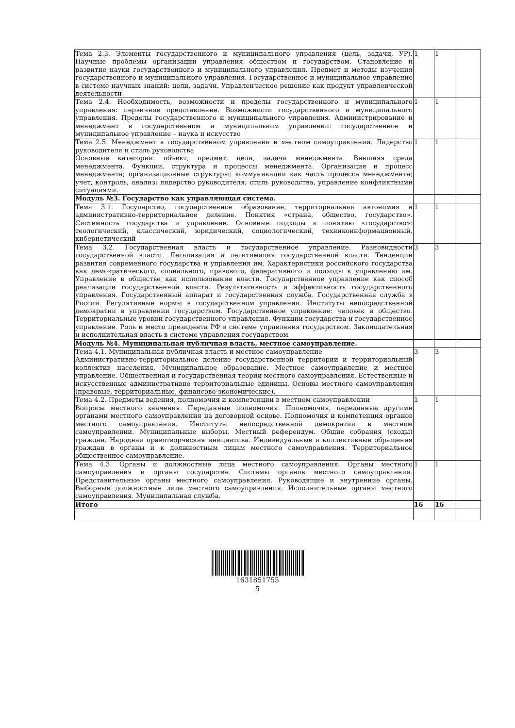| Тема 2.3. Элементы государственного и муниципального управления (цель, задачи, УР). Научные проблемы организации управления обществом и государством. Становление и развитие науки государственного и муниципального управления. Предмет и методы изучения государственного и муниципального управления. Государственное и муниципальное управление в системе научных знаний: цели, задачи. Управленческое решение как продукт управленческой деятельности | 1 | 1 | |
| Тема 2.4. Необходимость, возможности и пределы государственного и муниципального управления: первичное представление. Возможности государственного и муниципального управления. Пределы государственного и муниципального управления. Администрирование и менеджмент в государственном и муниципальном управлении: государственное и муниципальное управление – наука и искусство | 1 | 1 | |
| Тема 2.5. Менеджмент в государственном управлении и местном самоуправлении. Лидерство руководителя и стиль руководства Основные категории: объект, предмет, цели, задачи менеджмента. Внешняя среда менеджмента. Функции, структура и процессы менеджмента. Организация и процесс менеджмента; организационные структуры; коммуникации как часть процесса менеджмента; учет, контроль, анализ; лидерство руководителя; стиль руководства, управление конфликтными ситуациями. | 1 | 1 | |
| Модуль №3. Государство как управляющая система. | | | |
| Тема 3.1. Государство, государственное образование, территориальная автономия и административно-территориальное деление. Понятия «страна, общество, государство». Системность государства и управление. Основные подходы к понятию «государство»: теологический, классический, юридический, социологический, техникоинформационный, кибернетический | 1 | 1 | |
| Тема 3.2. Государственная власть и государственное управление. Разновидности государственной власти. Легализация и легитимация государственной власти. Тенденции развития современного государства и управления им. Характеристики российского государства как демократического, социального, правового, федеративного и подходы к управлению им. Управление в обществе как использование власти. Государственное управление как способ реализации государственной власти. Результативность и эффективность государственного управления. Государственный аппарат и государственная служба. Государственная служба в России. Регулятивные нормы в государственном управлении. Институты непосредственной демократии в управлении государством. Государственное управление: человек и общество. Территориальные уровни государственного управления. Функции государства и государственное управление. Роль и место президента РФ в системе управления государством. Законодательная и исполнительная власть в системе управления государством | 3 | 3 | |
| Модуль №4. Муниципальная публичная власть, местное самоуправление. | | | |
| Тема 4.1. Муниципальная публичная власть и местное самоуправление Административно-территориальное деление государственной территории и территориальный коллектив населения. Муниципальное образование. Местное самоуправление и местное управление. Общественная и государственная теории местного самоуправления. Естественные и искусственные административно территориальные единицы. Основы местного самоуправления (правовые, территориальные, финансово-экономические). | 3 | 3 | |
| Тема 4.2. Предметы ведения, полномочия и компетенции в местном самоуправлении Вопросы местного значения. Переданные полномочия. Полномочия, переданные другими органами местного самоуправления на договорной основе. Полномочия и компетенция органов местного самоуправления. Институты непосредственной демократии в местном самоуправлении. Муниципальные выборы. Местный референдум. Общие собрания (сходы) граждан. Народная правотворческая инициатива. Индивидуальные и коллективные обращения граждан в органы и к должностным лицам местного самоуправления. Территориальное общественное самоуправление. | 1 | 1 | |
| Тема 4.3. Органы и должностные лица местного самоуправления. Органы местного самоуправления и органы государства. Системы органов местного самоуправления. Представительные органы местного самоуправления. Руководящие и внутренние органы. Выборные должностные лица местного самоуправления. Исполнительные органы местного самоуправления. Муниципальная служба. | 1 | 1 | |
| Итого | 16 | 16 | |
1631851755
5